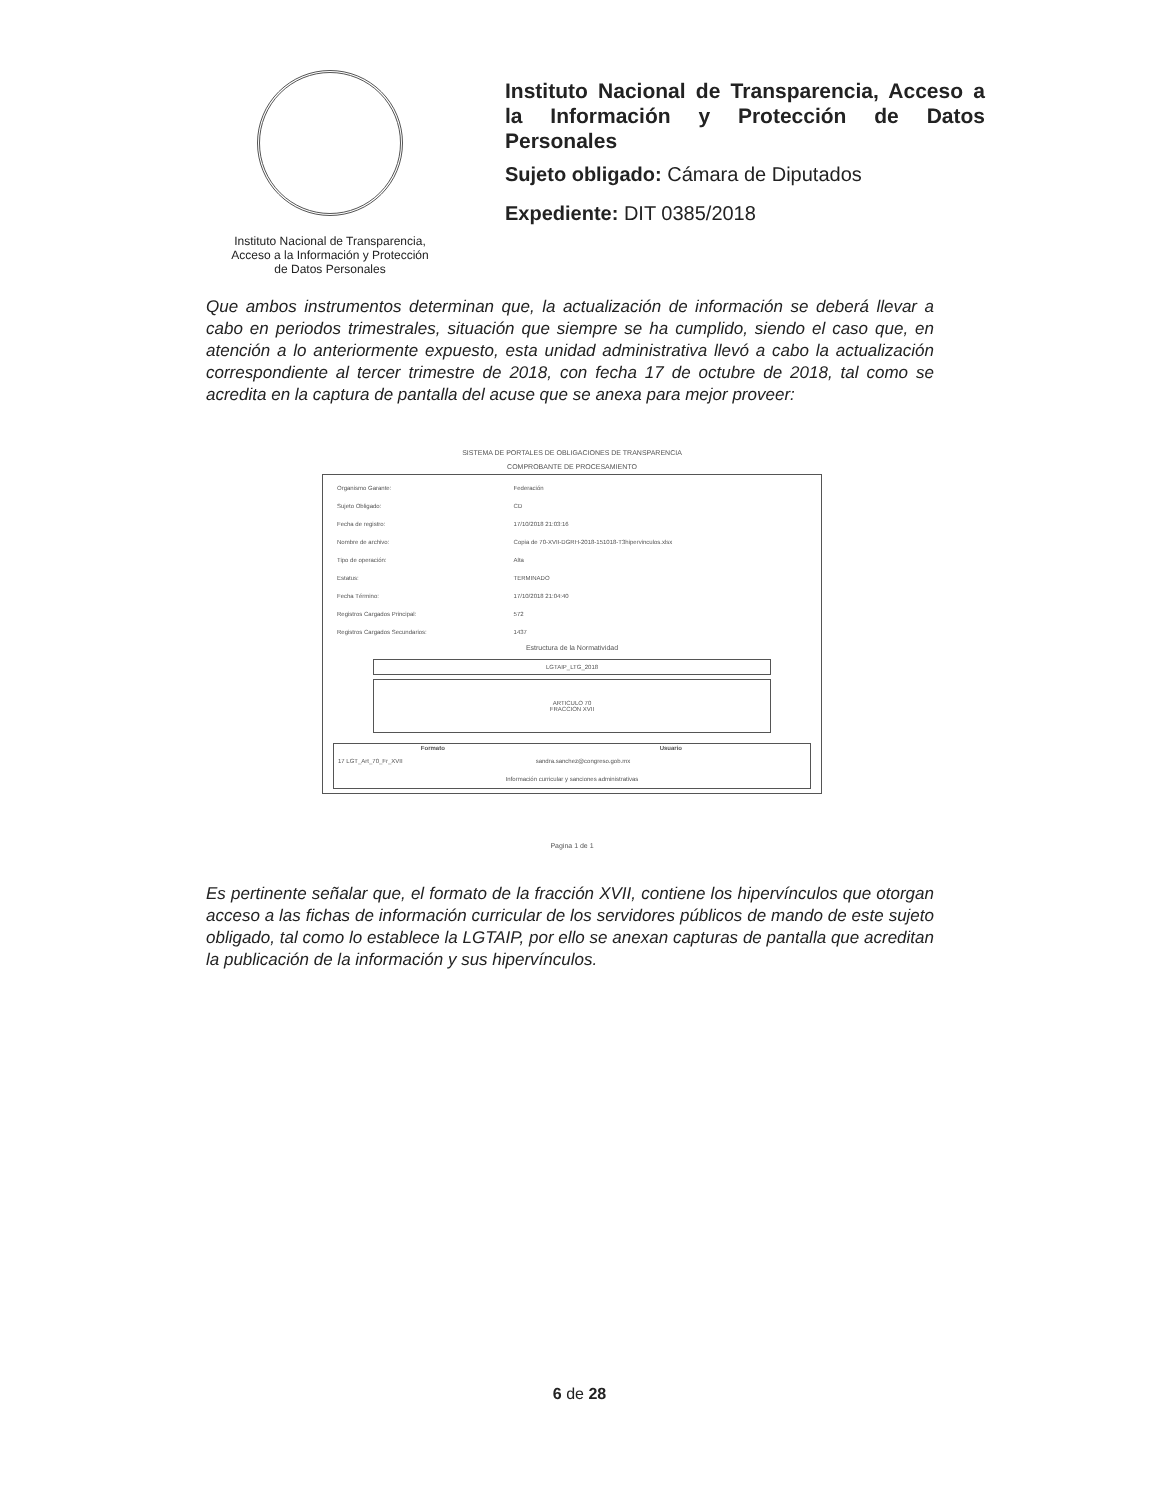Instituto Nacional de Transparencia,
Acceso a la Información y Protección
de Datos Personales
Instituto Nacional de Transparencia, Acceso a la Información y Protección de Datos Personales
Sujeto obligado: Cámara de Diputados
Expediente: DIT 0385/2018
Que ambos instrumentos determinan que, la actualización de información se deberá llevar a cabo en periodos trimestrales, situación que siempre se ha cumplido, siendo el caso que, en atención a lo anteriormente expuesto, esta unidad administrativa llevó a cabo la actualización correspondiente al tercer trimestre de 2018, con fecha 17 de octubre de 2018, tal como se acredita en la captura de pantalla del acuse que se anexa para mejor proveer:
SISTEMA DE PORTALES DE OBLIGACIONES DE TRANSPARENCIA
COMPROBANTE DE PROCESAMIENTO
| Organismo Garante: | Federación |
| Sujeto Obligado: | CD |
| Fecha de registro: | 17/10/2018 21:03:16 |
| Nombre de archivo: | Copia de 70-XVII-DGRH-2018-151018-T3hipervinculos.xlsx |
| Tipo de operación: | Alta |
| Estatus: | TERMINADO |
| Fecha Término: | 17/10/2018 21:04:40 |
| Registros Cargados Principal: | 572 |
| Registros Cargados Secundarios: | 1437 |
Estructura de la Normatividad
LGTAIP_LTG_2018
ARTICULO 70
FRACCION XVII
| Formato | Usuario |
| --- | --- |
| 17 LGT_Art_70_Fr_XVII | sandra.sanchez@congreso.gob.mx |
| Información curricular y sanciones administrativas | |
Pagina 1 de 1
Es pertinente señalar que, el formato de la fracción XVII, contiene los hipervínculos que otorgan acceso a las fichas de información curricular de los servidores públicos de mando de este sujeto obligado, tal como lo establece la LGTAIP, por ello se anexan capturas de pantalla que acreditan la publicación de la información y sus hipervínculos.
6 de 28